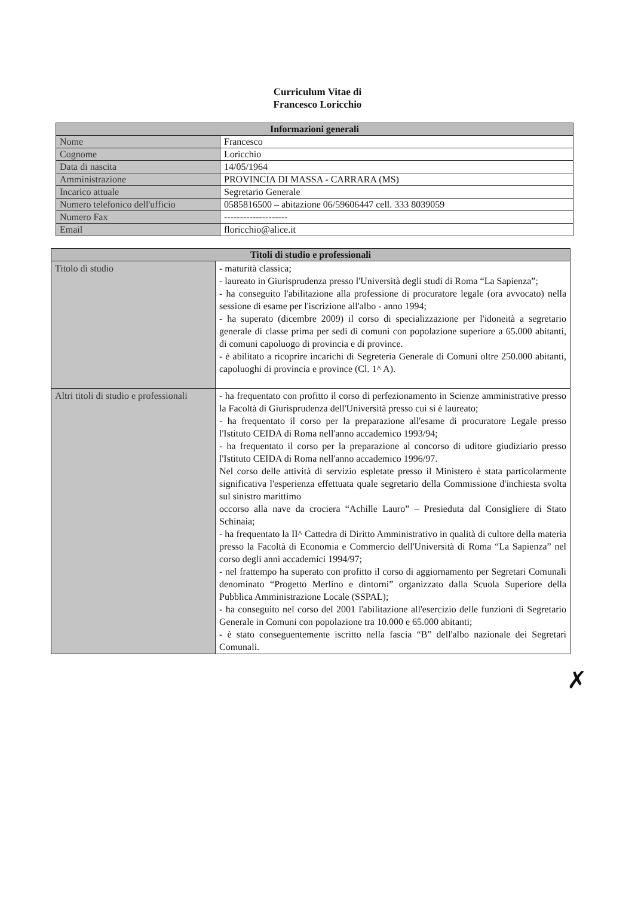Curriculum Vitae di
Francesco Loricchio
| Informazioni generali | |
| --- | --- |
| Nome | Francesco |
| Cognome | Loricchio |
| Data di nascita | 14/05/1964 |
| Amministrazione | PROVINCIA DI MASSA - CARRARA (MS) |
| Incarico attuale | Segretario Generale |
| Numero telefonico dell'ufficio | 0585816500 – abitazione 06/59606447 cell. 333 8039059 |
| Numero Fax | -------------------- |
| Email | floricchio@alice.it |
| Titoli di studio e professionali | |
| --- | --- |
| Titolo di studio | - maturità classica; - laureato in Giurisprudenza presso l'Università degli studi di Roma “La Sapienza”; - ha conseguito l'abilitazione alla professione di procuratore legale (ora avvocato) nella sessione di esame per l'iscrizione all'albo - anno 1994; - ha superato (dicembre 2009) il corso di specializzazione per l'idoneità a segretario generale di classe prima per sedi di comuni con popolazione superiore a 65.000 abitanti, di comuni capoluogo di provincia e di province. - è abilitato a ricoprire incarichi di Segreteria Generale di Comuni oltre 250.000 abitanti, capoluoghi di provincia e province (Cl. 1^ A). |
| Altri titoli di studio e professionali | - ha frequentato con profitto il corso di perfezionamento in Scienze amministrative presso la Facoltà di Giurisprudenza dell'Università presso cui si è laureato; - ha frequentato il corso per la preparazione all'esame di procuratore Legale presso l'Istituto CEIDA di Roma nell'anno accademico 1993/94; - ha frequentato il corso per la preparazione al concorso di uditore giudiziario presso l'Istituto CEIDA di Roma nell'anno accademico 1996/97. Nel corso delle attività di servizio espletate presso il Ministero è stata particolarmente significativa l'esperienza effettuata quale segretario della Commissione d'inchiesta svolta sul sinistro marittimo occorso alla nave da crociera “Achille Lauro” – Presieduta dal Consigliere di Stato Schinaia; - ha frequentato la II^ Cattedra di Diritto Amministrativo in qualità di cultore della materia presso la Facoltà di Economia e Commercio dell'Università di Roma “La Sapienza” nel corso degli anni accademici 1994/97; - nel frattempo ha superato con profitto il corso di aggiornamento per Segretari Comunali denominato “Progetto Merlino e dintorni” organizzato dalla Scuola Superiore della Pubblica Amministrazione Locale (SSPAL); - ha conseguito nel corso del 2001 l'abilitazione all'esercizio delle funzioni di Segretario Generale in Comuni con popolazione tra 10.000 e 65.000 abitanti; - è stato conseguentemente iscritto nella fascia “B” dell'albo nazionale dei Segretari Comunali. |
✗